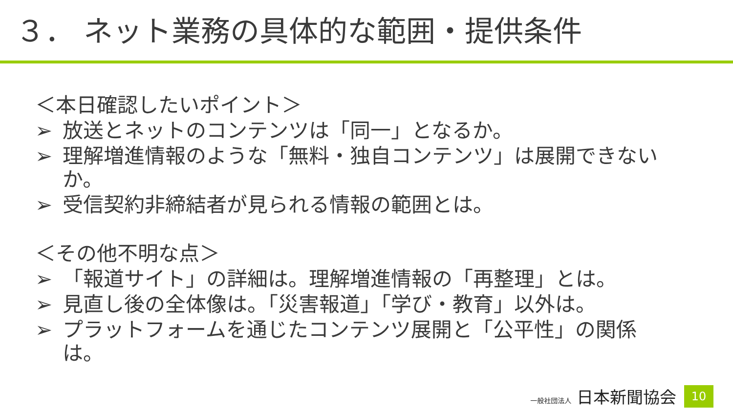３． ネット業務の具体的な範囲・提供条件
＜本日確認したいポイント＞
➢ 放送とネットのコンテンツは「同一」となるか。
➢ 理解増進情報のような「無料・独自コンテンツ」は展開できないか。
➢ 受信契約非締結者が見られる情報の範囲とは。
＜その他不明な点＞
➢ 「報道サイト」の詳細は。理解増進情報の「再整理」とは。
➢ 見直し後の全体像は。「災害報道」「学び・教育」以外は。
➢ プラットフォームを通じたコンテンツ展開と「公平性」の関係は。
一般社団法人 日本新聞協会 10